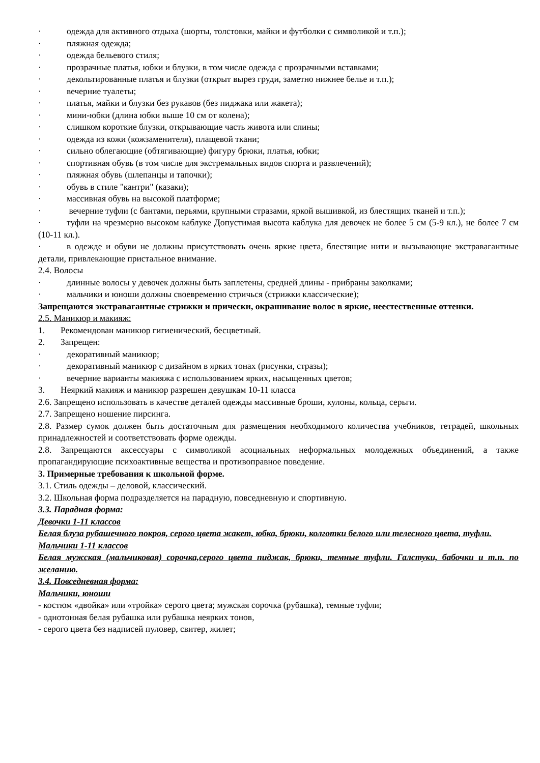· одежда для активного отдыха (шорты, толстовки, майки и футболки с символикой и т.п.);
· пляжная одежда;
· одежда бельевого стиля;
· прозрачные платья, юбки и блузки, в том числе одежда с прозрачными вставками;
· декольтированные платья и блузки (открыт вырез груди, заметно нижнее белье и т.п.);
· вечерние туалеты;
· платья, майки и блузки без рукавов (без пиджака или жакета);
· мини-юбки (длина юбки выше 10 см от колена);
· слишком короткие блузки, открывающие часть живота или спины;
· одежда из кожи (кожзаменителя), плащевой ткани;
· сильно облегающие (обтягивающие) фигуру брюки, платья, юбки;
· спортивная обувь (в том числе для экстремальных видов спорта и развлечений);
· пляжная обувь (шлепанцы и тапочки);
· обувь в стиле "кантри" (казаки);
· массивная обувь на высокой платформе;
· вечерние туфли (с бантами, перьями, крупными стразами, яркой вышивкой, из блестящих тканей и т.п.);
· туфли на чрезмерно высоком каблуке Допустимая высота каблука для девочек не более 5 см (5-9 кл.), не более 7 см (10-11 кл.).
· в одежде и обуви не должны присутствовать очень яркие цвета, блестящие нити и вызывающие экстравагантные детали, привлекающие пристальное внимание.
2.4. Волосы
· длинные волосы у девочек должны быть заплетены, средней длины - прибраны заколками;
· мальчики и юноши должны своевременно стричься (стрижки классические);
Запрещаются экстравагантные стрижки и прически, окрашивание волос в яркие, неестественные оттенки.
2.5. Маникюр и макияж:
1. Рекомендован маникюр гигиенический, бесцветный.
2. Запрещен:
· декоративный маникюр;
· декоративный маникюр с дизайном в ярких тонах (рисунки, стразы);
· вечерние варианты макияжа с использованием ярких, насыщенных цветов;
3. Неяркий макияж и маникюр разрешен девушкам 10-11 класса
2.6. Запрещено использовать в качестве деталей одежды массивные броши, кулоны, кольца, серьги.
2.7. Запрещено ношение пирсинга.
2.8. Размер сумок должен быть достаточным для размещения необходимого количества учебников, тетрадей, школьных принадлежностей и соответствовать форме одежды.
2.8. Запрещаются аксессуары с символикой асоциальных неформальных молодежных объединений, а также пропагандирующие психоактивные вещества и противоправное поведение.
3. Примерные требования к школьной форме.
3.1. Стиль одежды – деловой, классический.
3.2. Школьная форма подразделяется на парадную, повседневную и спортивную.
3.3. Парадная форма:
Девочки 1-11 классов
Белая блуза рубашечного покроя, серого цвета жакет, юбка, брюки, колготки белого или телесного цвета, туфли.
Мальчики 1-11 классов
Белая мужская (мальчиковая) сорочка,серого цвета пиджак, брюки, темные туфли. Галстуки, бабочки и т.п. по желанию.
3.4. Повседневная форма:
Мальчики, юноши
- костюм «двойка» или «тройка» серого цвета; мужская сорочка (рубашка), темные туфли;
- однотонная белая рубашка или рубашка неярких тонов,
- серого цвета без надписей пуловер, свитер, жилет;